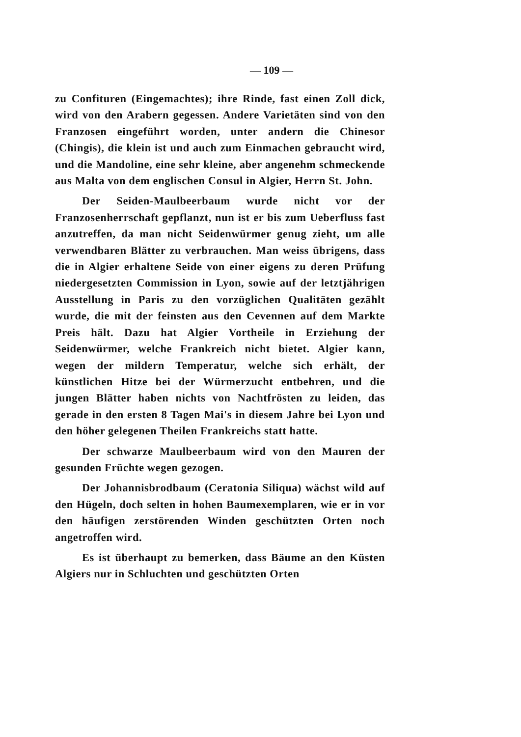— 109 —
zu Confituren (Eingemachtes); ihre Rinde, fast einen Zoll dick, wird von den Arabern gegessen. Andere Varietäten sind von den Franzosen eingeführt worden, unter andern die Chinesor (Chingis), die klein ist und auch zum Einmachen gebraucht wird, und die Mandoline, eine sehr kleine, aber angenehm schmeckende aus Malta von dem englischen Consul in Algier, Herrn St. John.
Der Seiden-Maulbeerbaum wurde nicht vor der Franzosenherrschaft gepflanzt, nun ist er bis zum Ueberfluss fast anzutreffen, da man nicht Seidenwürmer genug zieht, um alle verwendbaren Blätter zu verbrauchen. Man weiss übrigens, dass die in Algier erhaltene Seide von einer eigens zu deren Prüfung niedergesetzten Commission in Lyon, sowie auf der letztjährigen Ausstellung in Paris zu den vorzüglichen Qualitäten gezählt wurde, die mit der feinsten aus den Cevennen auf dem Markte Preis hält. Dazu hat Algier Vortheile in Erziehung der Seidenwürmer, welche Frankreich nicht bietet. Algier kann, wegen der mildern Temperatur, welche sich erhält, der künstlichen Hitze bei der Würmerzucht entbehren, und die jungen Blätter haben nichts von Nachtfrösten zu leiden, das gerade in den ersten 8 Tagen Mai's in diesem Jahre bei Lyon und den höher gelegenen Theilen Frankreichs statt hatte.
Der schwarze Maulbeerbaum wird von den Mauren der gesunden Früchte wegen gezogen.
Der Johannisbrodbaum (Ceratonia Siliqua) wächst wild auf den Hügeln, doch selten in hohen Baumexemplaren, wie er in vor den häufigen zerstörenden Winden geschützten Orten noch angetroffen wird.
Es ist überhaupt zu bemerken, dass Bäume an den Küsten Algiers nur in Schluchten und geschützten Orten